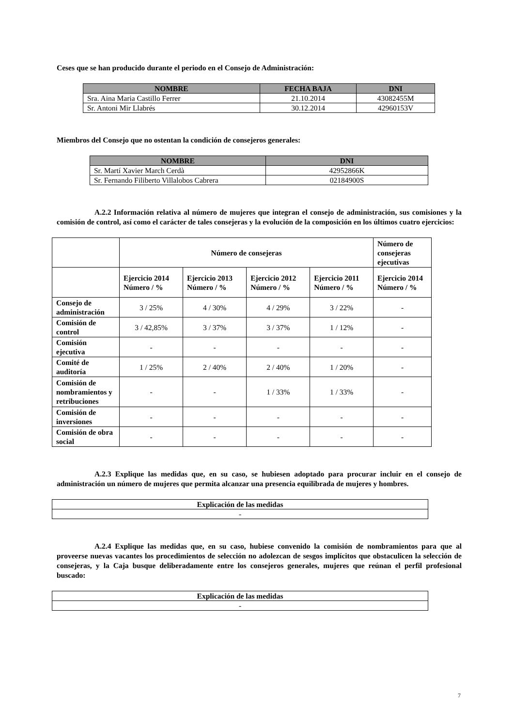Ceses que se han producido durante el periodo en el Consejo de Administración:
| NOMBRE | FECHA BAJA | DNI |
| --- | --- | --- |
| Sra. Aina Maria Castillo Ferrer | 21.10.2014 | 43082455M |
| Sr. Antoni Mir Llabrés | 30.12.2014 | 42960153V |
Miembros del Consejo que no ostentan la condición de consejeros generales:
| NOMBRE | DNI |
| --- | --- |
| Sr. Martí Xavier March Cerdà | 42952866K |
| Sr. Fernando Filiberto Villalobos Cabrera | 02184900S |
A.2.2 Información relativa al número de mujeres que integran el consejo de administración, sus comisiones y la comisión de control, así como el carácter de tales consejeras y la evolución de la composición en los últimos cuatro ejercicios:
| | Número de consejeras | | | | Número de consejeras ejecutivas |
| | Ejercicio 2014 Número / % | Ejercicio 2013 Número / % | Ejercicio 2012 Número / % | Ejercicio 2011 Número / % | Ejercicio 2014 Número / % |
| Consejo de administración | 3 / 25% | 4 / 30% | 4 / 29% | 3 / 22% | - |
| Comisión de control | 3 / 42,85% | 3 / 37% | 3 / 37% | 1 / 12% | - |
| Comisión ejecutiva | - | - | - | - | - |
| Comité de auditoría | 1 / 25% | 2 / 40% | 2 / 40% | 1 / 20% | - |
| Comisión de nombramientos y retribuciones | - | - | 1 / 33% | 1 / 33% | - |
| Comisión de inversiones | - | - | - | - | - |
| Comisión de obra social | - | - | - | - | - |
A.2.3 Explique las medidas que, en su caso, se hubiesen adoptado para procurar incluir en el consejo de administración un número de mujeres que permita alcanzar una presencia equilibrada de mujeres y hombres.
| Explicación de las medidas |
| --- |
| - |
A.2.4 Explique las medidas que, en su caso, hubiese convenido la comisión de nombramientos para que al proveerse nuevas vacantes los procedimientos de selección no adolezcan de sesgos implícitos que obstaculicen la selección de consejeras, y la Caja busque deliberadamente entre los consejeros generales, mujeres que reúnan el perfil profesional buscado:
| Explicación de las medidas |
| --- |
| - |
7